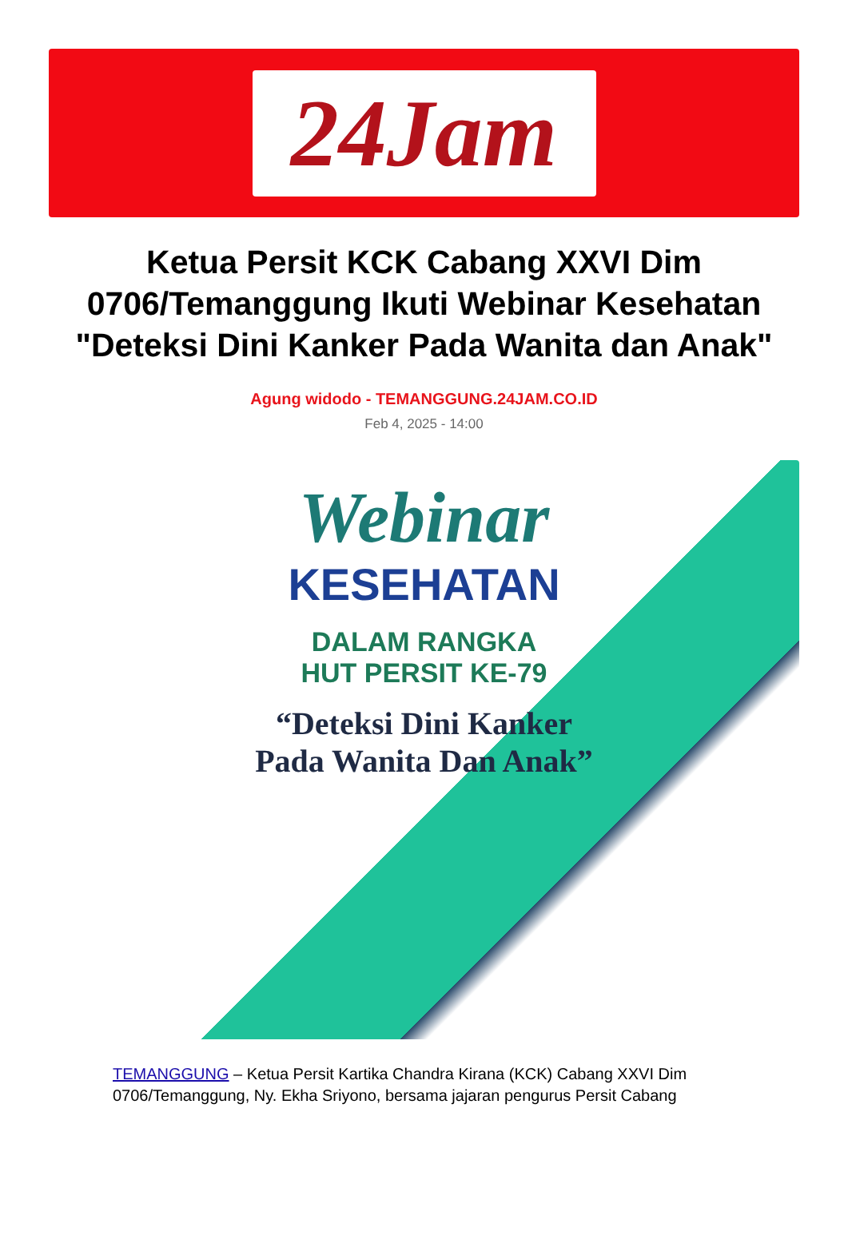24Jam
Ketua Persit KCK Cabang XXVI Dim 0706/Temanggung Ikuti Webinar Kesehatan "Deteksi Dini Kanker Pada Wanita dan Anak"
Agung widodo - TEMANGGUNG.24JAM.CO.ID
Feb 4, 2025 - 14:00
Webinar
KESEHATAN
DALAM RANGKA
HUT PERSIT KE-79
“Deteksi Dini Kanker
Pada Wanita Dan Anak”
TEMANGGUNG – Ketua Persit Kartika Chandra Kirana (KCK) Cabang XXVI Dim 0706/Temanggung, Ny. Ekha Sriyono, bersama jajaran pengurus Persit Cabang